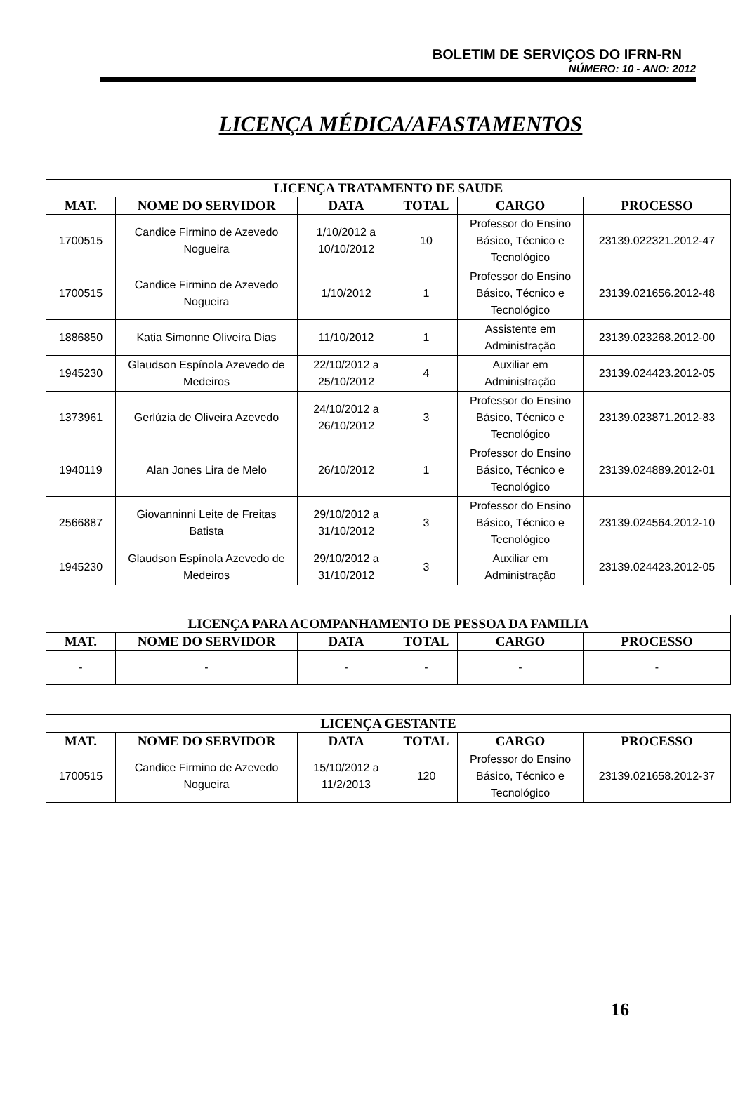BOLETIM DE SERVIÇOS DO IFRN-RN
NÚMERO: 10 - ANO: 2012
LICENÇA MÉDICA/AFASTAMENTOS
| LICENÇA TRATAMENTO DE SAUDE | | | | | |
| --- | --- | --- | --- | --- | --- |
| MAT. | NOME DO SERVIDOR | DATA | TOTAL | CARGO | PROCESSO |
| 1700515 | Candice Firmino de Azevedo Nogueira | 1/10/2012 a 10/10/2012 | 10 | Professor do Ensino Básico, Técnico e Tecnológico | 23139.022321.2012-47 |
| 1700515 | Candice Firmino de Azevedo Nogueira | 1/10/2012 | 1 | Professor do Ensino Básico, Técnico e Tecnológico | 23139.021656.2012-48 |
| 1886850 | Katia Simonne Oliveira Dias | 11/10/2012 | 1 | Assistente em Administração | 23139.023268.2012-00 |
| 1945230 | Glaudson Espínola Azevedo de Medeiros | 22/10/2012 a 25/10/2012 | 4 | Auxiliar em Administração | 23139.024423.2012-05 |
| 1373961 | Gerlúzia de Oliveira Azevedo | 24/10/2012 a 26/10/2012 | 3 | Professor do Ensino Básico, Técnico e Tecnológico | 23139.023871.2012-83 |
| 1940119 | Alan Jones Lira de Melo | 26/10/2012 | 1 | Professor do Ensino Básico, Técnico e Tecnológico | 23139.024889.2012-01 |
| 2566887 | Giovanninni Leite de Freitas Batista | 29/10/2012 a 31/10/2012 | 3 | Professor do Ensino Básico, Técnico e Tecnológico | 23139.024564.2012-10 |
| 1945230 | Glaudson Espínola Azevedo de Medeiros | 29/10/2012 a 31/10/2012 | 3 | Auxiliar em Administração | 23139.024423.2012-05 |
| LICENÇA PARA ACOMPANHAMENTO DE PESSOA DA FAMILIA | | | | | |
| --- | --- | --- | --- | --- | --- |
| MAT. | NOME DO SERVIDOR | DATA | TOTAL | CARGO | PROCESSO |
| - | - | - | - | - | - |
| LICENÇA GESTANTE | | | | | |
| --- | --- | --- | --- | --- | --- |
| MAT. | NOME DO SERVIDOR | DATA | TOTAL | CARGO | PROCESSO |
| 1700515 | Candice Firmino de Azevedo Nogueira | 15/10/2012 a 11/2/2013 | 120 | Professor do Ensino Básico, Técnico e Tecnológico | 23139.021658.2012-37 |
16